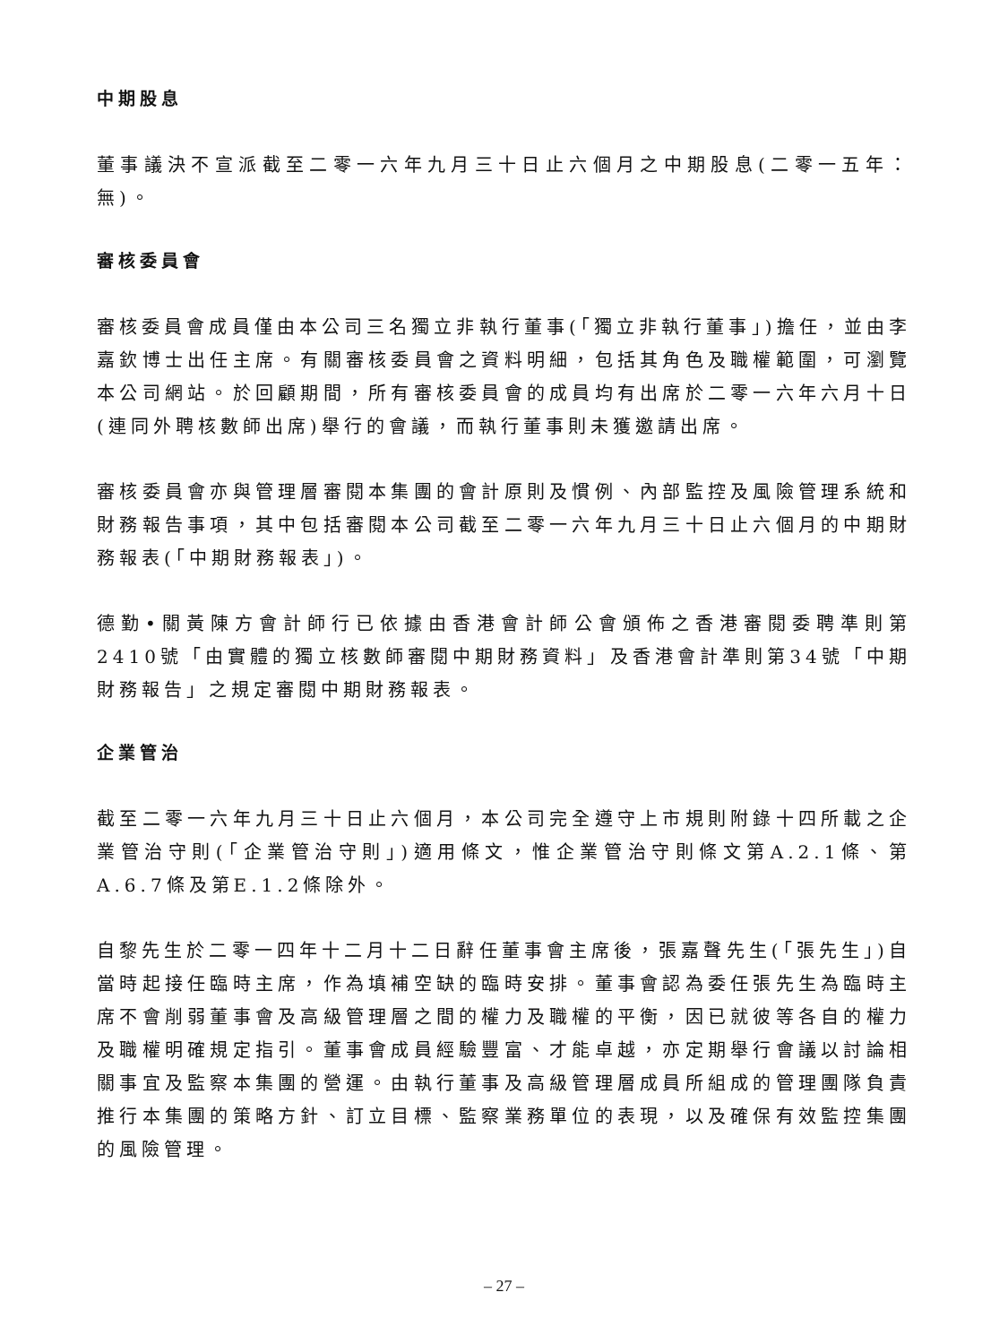中期股息
董事議決不宣派截至二零一六年九月三十日止六個月之中期股息(二零一五年：無)。
審核委員會
審核委員會成員僅由本公司三名獨立非執行董事(「獨立非執行董事」)擔任，並由李嘉欽博士出任主席。有關審核委員會之資料明細，包括其角色及職權範圍，可瀏覽本公司網站。於回顧期間，所有審核委員會的成員均有出席於二零一六年六月十日(連同外聘核數師出席)舉行的會議，而執行董事則未獲邀請出席。
審核委員會亦與管理層審閱本集團的會計原則及慣例、內部監控及風險管理系統和財務報告事項，其中包括審閱本公司截至二零一六年九月三十日止六個月的中期財務報表(「中期財務報表」)。
德勤•關黃陳方會計師行已依據由香港會計師公會頒佈之香港審閱委聘準則第2410號「由實體的獨立核數師審閱中期財務資料」及香港會計準則第34號「中期財務報告」之規定審閱中期財務報表。
企業管治
截至二零一六年九月三十日止六個月，本公司完全遵守上市規則附錄十四所載之企業管治守則(「企業管治守則」)適用條文，惟企業管治守則條文第A.2.1條、第A.6.7條及第E.1.2條除外。
自黎先生於二零一四年十二月十二日辭任董事會主席後，張嘉聲先生(「張先生」)自當時起接任臨時主席，作為填補空缺的臨時安排。董事會認為委任張先生為臨時主席不會削弱董事會及高級管理層之間的權力及職權的平衡，因已就彼等各自的權力及職權明確規定指引。董事會成員經驗豐富、才能卓越，亦定期舉行會議以討論相關事宜及監察本集團的營運。由執行董事及高級管理層成員所組成的管理團隊負責推行本集團的策略方針、訂立目標、監察業務單位的表現，以及確保有效監控集團的風險管理。
– 27 –